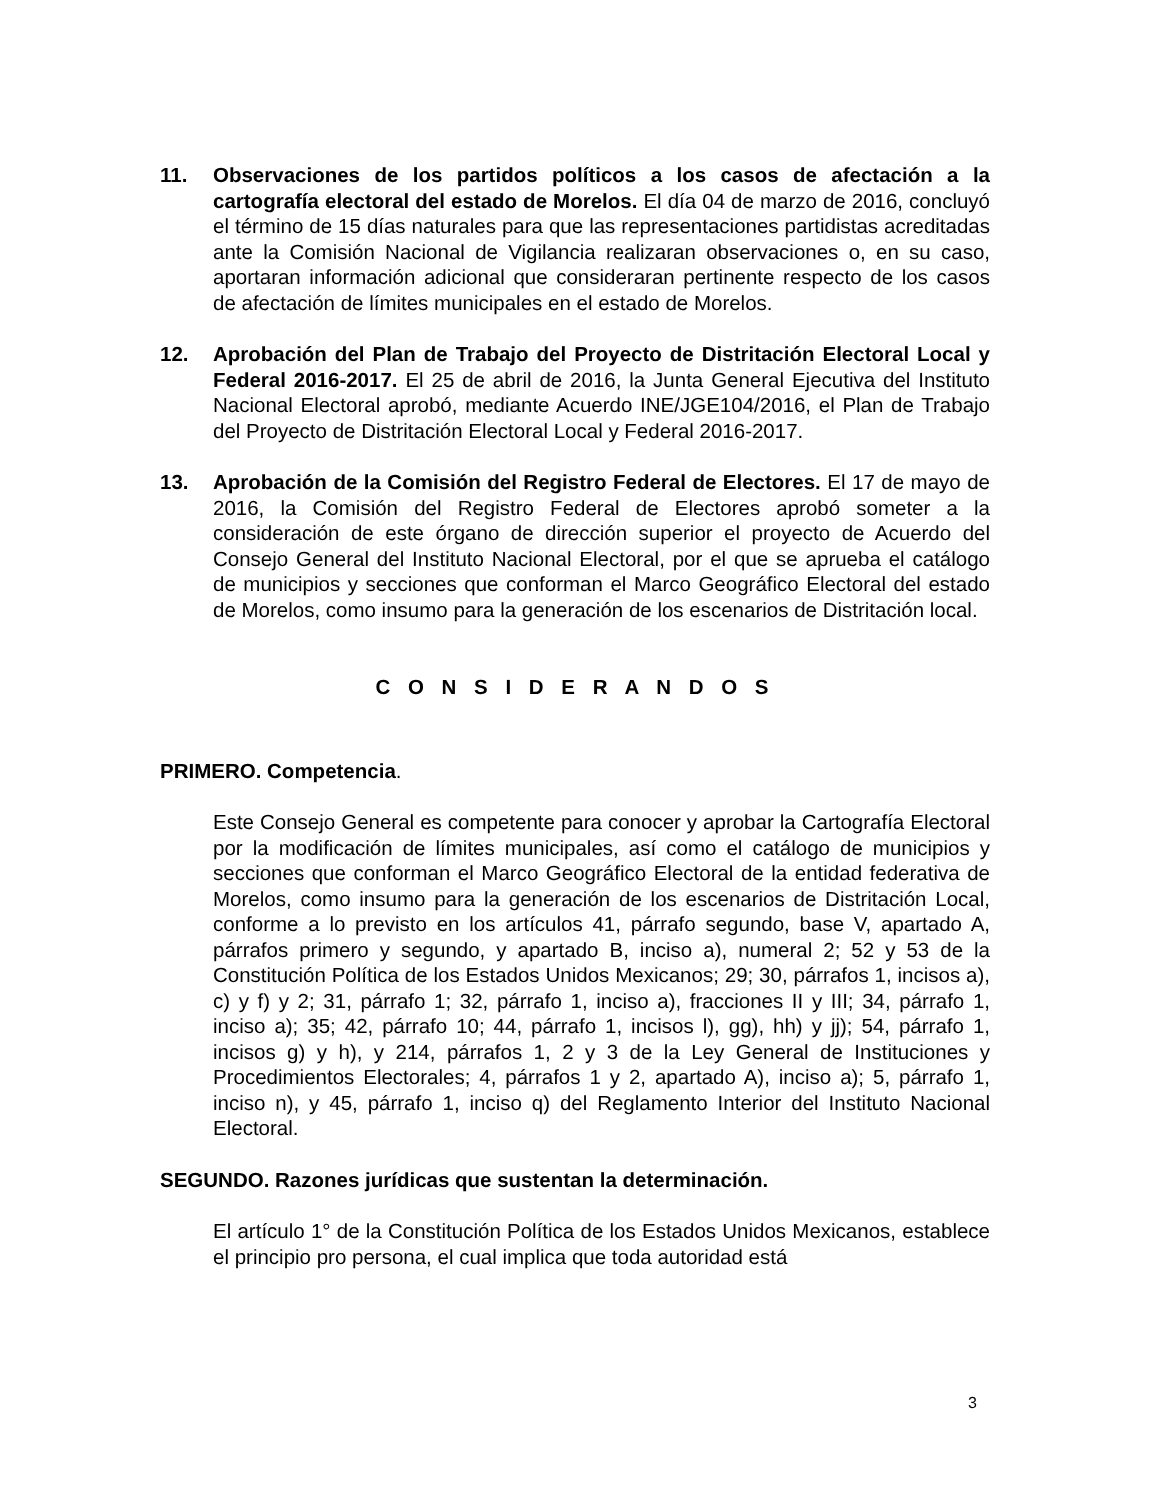11. Observaciones de los partidos políticos a los casos de afectación a la cartografía electoral del estado de Morelos. El día 04 de marzo de 2016, concluyó el término de 15 días naturales para que las representaciones partidistas acreditadas ante la Comisión Nacional de Vigilancia realizaran observaciones o, en su caso, aportaran información adicional que consideraran pertinente respecto de los casos de afectación de límites municipales en el estado de Morelos.
12. Aprobación del Plan de Trabajo del Proyecto de Distritación Electoral Local y Federal 2016-2017. El 25 de abril de 2016, la Junta General Ejecutiva del Instituto Nacional Electoral aprobó, mediante Acuerdo INE/JGE104/2016, el Plan de Trabajo del Proyecto de Distritación Electoral Local y Federal 2016-2017.
13. Aprobación de la Comisión del Registro Federal de Electores. El 17 de mayo de 2016, la Comisión del Registro Federal de Electores aprobó someter a la consideración de este órgano de dirección superior el proyecto de Acuerdo del Consejo General del Instituto Nacional Electoral, por el que se aprueba el catálogo de municipios y secciones que conforman el Marco Geográfico Electoral del estado de Morelos, como insumo para la generación de los escenarios de Distritación local.
C O N S I D E R A N D O S
PRIMERO. Competencia.
Este Consejo General es competente para conocer y aprobar la Cartografía Electoral por la modificación de límites municipales, así como el catálogo de municipios y secciones que conforman el Marco Geográfico Electoral de la entidad federativa de Morelos, como insumo para la generación de los escenarios de Distritación Local, conforme a lo previsto en los artículos 41, párrafo segundo, base V, apartado A, párrafos primero y segundo, y apartado B, inciso a), numeral 2; 52 y 53 de la Constitución Política de los Estados Unidos Mexicanos; 29; 30, párrafos 1, incisos a), c) y f) y 2; 31, párrafo 1; 32, párrafo 1, inciso a), fracciones II y III; 34, párrafo 1, inciso a); 35; 42, párrafo 10; 44, párrafo 1, incisos l), gg), hh) y jj); 54, párrafo 1, incisos g) y h), y 214, párrafos 1, 2 y 3 de la Ley General de Instituciones y Procedimientos Electorales; 4, párrafos 1 y 2, apartado A), inciso a); 5, párrafo 1, inciso n), y 45, párrafo 1, inciso q) del Reglamento Interior del Instituto Nacional Electoral.
SEGUNDO. Razones jurídicas que sustentan la determinación.
El artículo 1° de la Constitución Política de los Estados Unidos Mexicanos, establece el principio pro persona, el cual implica que toda autoridad está
3